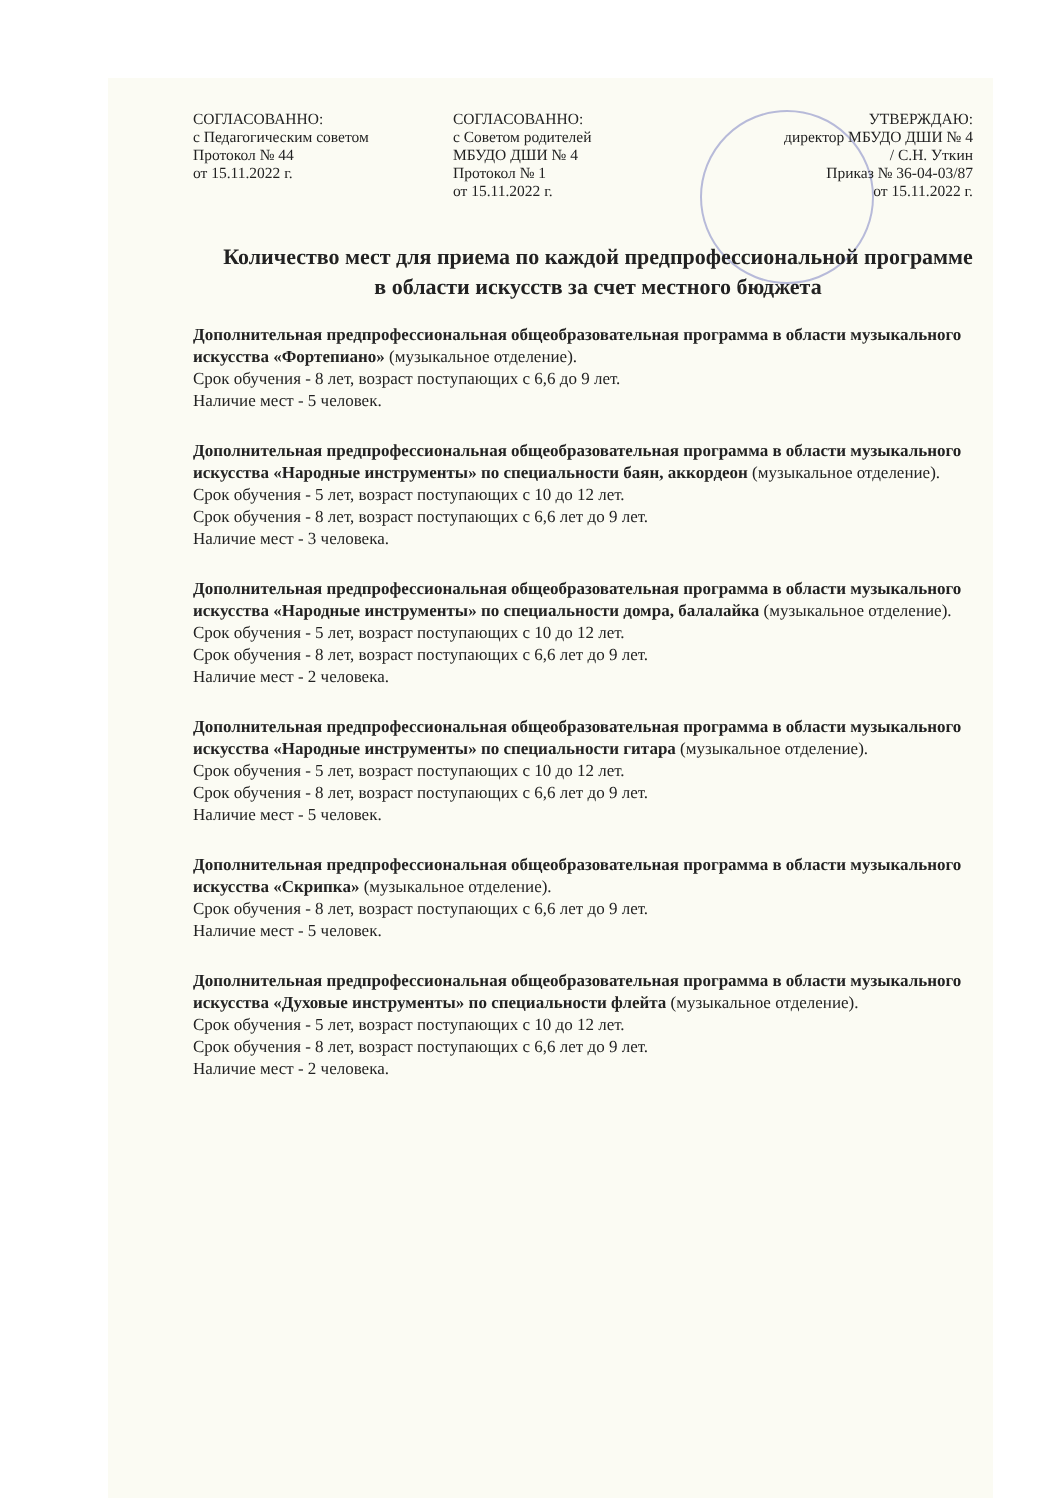СОГЛАСОВАННО:
с Педагогическим советом
Протокол № 44
от 15.11.2022 г.
СОГЛАСОВАННО:
с Советом родителей
МБУДО ДШИ № 4
Протокол № 1
от 15.11.2022 г.
УТВЕРЖДАЮ:
директор МБУДО ДШИ № 4
/ С.Н. Уткин
Приказ № 36-04-03/87
от 15.11.2022 г.
Количество мест для приема по каждой предпрофессиональной программе в области искусств за счет местного бюджета
Дополнительная предпрофессиональная общеобразовательная программа в области музыкального искусства «Фортепиано» (музыкальное отделение).
Срок обучения - 8 лет, возраст поступающих с 6,6 до 9 лет.
Наличие мест - 5 человек.
Дополнительная предпрофессиональная общеобразовательная программа в области музыкального искусства «Народные инструменты» по специальности баян, аккордеон (музыкальное отделение).
Срок обучения - 5 лет, возраст поступающих с 10 до 12 лет.
Срок обучения - 8 лет, возраст поступающих с 6,6 лет до 9 лет.
Наличие мест - 3 человека.
Дополнительная предпрофессиональная общеобразовательная программа в области музыкального искусства «Народные инструменты» по специальности домра, балалайка (музыкальное отделение).
Срок обучения - 5 лет, возраст поступающих с 10 до 12 лет.
Срок обучения - 8 лет, возраст поступающих с 6,6 лет до 9 лет.
Наличие мест - 2 человека.
Дополнительная предпрофессиональная общеобразовательная программа в области музыкального искусства «Народные инструменты» по специальности гитара (музыкальное отделение).
Срок обучения - 5 лет, возраст поступающих с 10 до 12 лет.
Срок обучения - 8 лет, возраст поступающих с 6,6 лет до 9 лет.
Наличие мест - 5 человек.
Дополнительная предпрофессиональная общеобразовательная программа в области музыкального искусства «Скрипка» (музыкальное отделение).
Срок обучения - 8 лет, возраст поступающих с 6,6 лет до 9 лет.
Наличие мест - 5 человек.
Дополнительная предпрофессиональная общеобразовательная программа в области музыкального искусства «Духовые инструменты» по специальности флейта (музыкальное отделение).
Срок обучения - 5 лет, возраст поступающих с 10 до 12 лет.
Срок обучения - 8 лет, возраст поступающих с 6,6 лет до 9 лет.
Наличие мест - 2 человека.